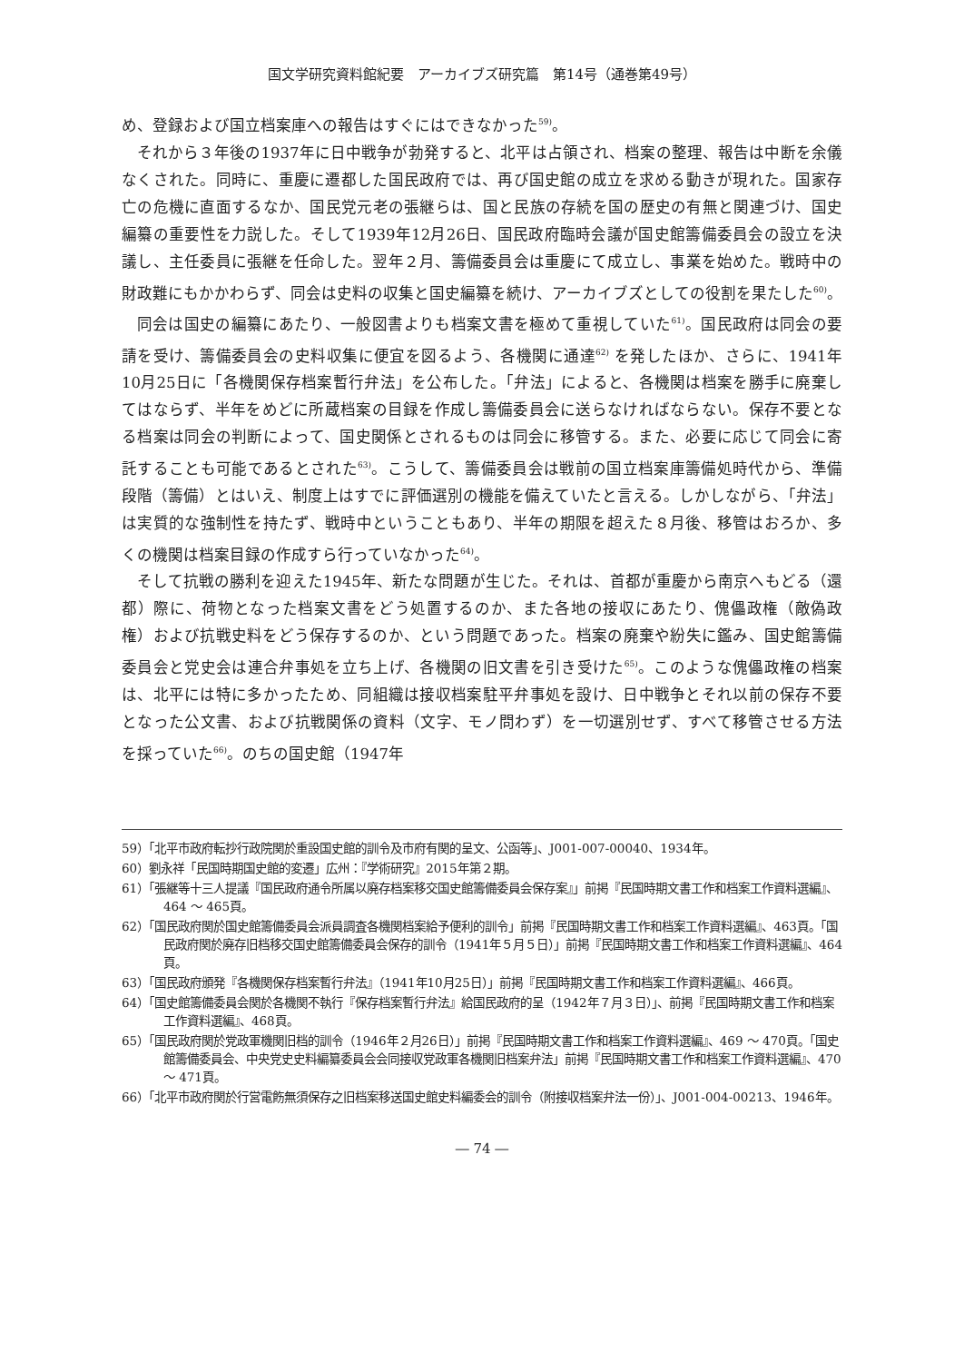国文学研究資料館紀要　アーカイブズ研究篇　第14号（通巻第49号）
め、登録および国立档案庫への報告はすぐにはできなかった<sup>59)</sup>。
それから３年後の1937年に日中戦争が勃発すると、北平は占領され、档案の整理、報告は中断を余儀なくされた。同時に、重慶に遷都した国民政府では、再び国史館の成立を求める動きが現れた。国家存亡の危機に直面するなか、国民党元老の張継らは、国と民族の存続を国の歴史の有無と関連づけ、国史編纂の重要性を力説した。そして1939年12月26日、国民政府臨時会議が国史館籌備委員会の設立を決議し、主任委員に張継を任命した。翌年２月、籌備委員会は重慶にて成立し、事業を始めた。戦時中の財政難にもかかわらず、同会は史料の収集と国史編纂を続け、アーカイブズとしての役割を果たした<sup>60)</sup>。
同会は国史の編纂にあたり、一般図書よりも档案文書を極めて重視していた<sup>61)</sup>。国民政府は同会の要請を受け、籌備委員会の史料収集に便宜を図るよう、各機関に通達<sup>62)</sup> を発したほか、さらに、1941年10月25日に「各機関保存档案暫行弁法」を公布した。「弁法」によると、各機関は档案を勝手に廃棄してはならず、半年をめどに所蔵档案の目録を作成し籌備委員会に送らなければならない。保存不要となる档案は同会の判断によって、国史関係とされるものは同会に移管する。また、必要に応じて同会に寄託することも可能であるとされた<sup>63)</sup>。こうして、籌備委員会は戦前の国立档案庫籌備処時代から、準備段階（籌備）とはいえ、制度上はすでに評価選別の機能を備えていたと言える。しかしながら、「弁法」は実質的な強制性を持たず、戦時中ということもあり、半年の期限を超えた８月後、移管はおろか、多くの機関は档案目録の作成すら行っていなかった<sup>64)</sup>。
そして抗戦の勝利を迎えた1945年、新たな問題が生じた。それは、首都が重慶から南京へもどる（還都）際に、荷物となった档案文書をどう処置するのか、また各地の接収にあたり、傀儡政権（敵偽政権）および抗戦史料をどう保存するのか、という問題であった。档案の廃棄や紛失に鑑み、国史館籌備委員会と党史会は連合弁事処を立ち上げ、各機関の旧文書を引き受けた<sup>65)</sup>。このような傀儡政権の档案は、北平には特に多かったため、同組織は接収档案駐平弁事処を設け、日中戦争とそれ以前の保存不要となった公文書、および抗戦関係の資料（文字、モノ問わず）を一切選別せず、すべて移管させる方法を採っていた<sup>66)</sup>。のちの国史館（1947年
59）「北平市政府転抄行政院関於重設国史館的訓令及市府有関的呈文、公函等」、J001-007-00040、1934年。
60）劉永祥「民国時期国史館的変遷」広州：『学術研究』2015年第２期。
61）「張継等十三人提議『国民政府通令所属以廃存档案移交国史館籌備委員会保存案』」前掲『民国時期文書工作和档案工作資料選編』、464 ～ 465頁。
62）「国民政府関於国史館籌備委員会派員調査各機関档案給予便利的訓令」前掲『民国時期文書工作和档案工作資料選編』、463頁。「国民政府関於廃存旧档移交国史館籌備委員会保存的訓令（1941年５月５日）」前掲『民国時期文書工作和档案工作資料選編』、464頁。
63）「国民政府頒発『各機関保存档案暫行弁法』（1941年10月25日）」前掲『民国時期文書工作和档案工作資料選編』、466頁。
64）「国史館籌備委員会関於各機関不執行『保存档案暫行弁法』給国民政府的呈（1942年７月３日）」、前掲『民国時期文書工作和档案工作資料選編』、468頁。
65）「国民政府関於党政軍機関旧档的訓令（1946年２月26日）」前掲『民国時期文書工作和档案工作資料選編』、469 ～ 470頁。「国史館籌備委員会、中央党史史料編纂委員会会同接収党政軍各機関旧档案弁法」前掲『民国時期文書工作和档案工作資料選編』、470 ～ 471頁。
66）「北平市政府関於行営電飭無須保存之旧档案移送国史館史料編委会的訓令（附接収档案弁法一份）」、J001-004-00213、1946年。
― 74 ―